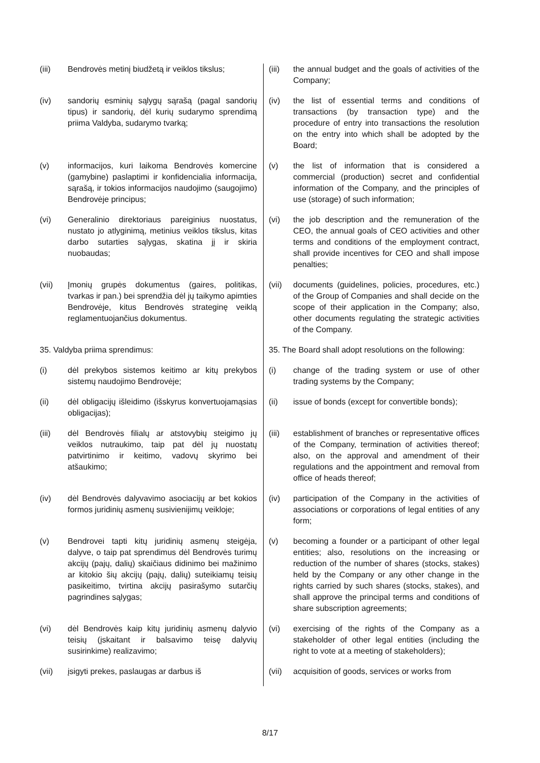| (iii) | Bendrovės metinį biudžetą ir veiklos tikslus; | (iii) | the annual budget and the goals of activities of the Company; |
| (iv) | sandorių esminių sąlygų sąrašą (pagal sandorių tipus) ir sandorių, dėl kurių sudarymo sprendimą priima Valdyba, sudarymo tvarką; | (iv) | the list of essential terms and conditions of transactions (by transaction type) and the procedure of entry into transactions the resolution on the entry into which shall be adopted by the Board; |
| (v) | informacijos, kuri laikoma Bendrovės komercine (gamybine) paslaptimi ir konfidencialia informacija, sąrašą, ir tokios informacijos naudojimo (saugojimo) Bendrovėje principus; | (v) | the list of information that is considered a commercial (production) secret and confidential information of the Company, and the principles of use (storage) of such information; |
| (vi) | Generalinio direktoriaus pareiginius nuostatus, nustato jo atlyginimą, metinius veiklos tikslus, kitas darbo sutarties sąlygas, skatina jį ir skiria nuobaudas; | (vi) | the job description and the remuneration of the CEO, the annual goals of CEO activities and other terms and conditions of the employment contract, shall provide incentives for CEO and shall impose penalties; |
| (vii) | Įmonių grupės dokumentus (gaires, politikas, tvarkas ir pan.) bei sprendžia dėl jų taikymo apimties Bendrovėje, kitus Bendrovės strateginę veiklą reglamentuojančius dokumentus. | (vii) | documents (guidelines, policies, procedures, etc.) of the Group of Companies and shall decide on the scope of their application in the Company; also, other documents regulating the strategic activities of the Company. |
| 35. Valdyba priima sprendimus: | | 35. The Board shall adopt resolutions on the following: | |
| (i) | dėl prekybos sistemos keitimo ar kitų prekybos sistemų naudojimo Bendrovėje; | (i) | change of the trading system or use of other trading systems by the Company; |
| (ii) | dėl obligacijų išleidimo (išskyrus konvertuojamąsias obligacijas); | (ii) | issue of bonds (except for convertible bonds); |
| (iii) | dėl Bendrovės filialų ar atstovybių steigimo jų veiklos nutraukimo, taip pat dėl jų nuostatų patvirtinimo ir keitimo, vadovų skyrimo bei atšaukimo; | (iii) | establishment of branches or representative offices of the Company, termination of activities thereof; also, on the approval and amendment of their regulations and the appointment and removal from office of heads thereof; |
| (iv) | dėl Bendrovės dalyvavimo asociacijų ar bet kokios formos juridinių asmenų susivienijimų veikloje; | (iv) | participation of the Company in the activities of associations or corporations of legal entities of any form; |
| (v) | Bendrovei tapti kitų juridinių asmenų steigėja, dalyve, o taip pat sprendimus dėl Bendrovės turimų akcijų (pajų, dalių) skaičiaus didinimo bei mažinimo ar kitokio šių akcijų (pajų, dalių) suteikiamų teisių pasikeitimo, tvirtina akcijų pasirašymo sutarčių pagrindines sąlygas; | (v) | becoming a founder or a participant of other legal entities; also, resolutions on the increasing or reduction of the number of shares (stocks, stakes) held by the Company or any other change in the rights carried by such shares (stocks, stakes), and shall approve the principal terms and conditions of share subscription agreements; |
| (vi) | dėl Bendrovės kaip kitų juridinių asmenų dalyvio teisių (įskaitant ir balsavimo teisę dalyvių susirinkime) realizavimo; | (vi) | exercising of the rights of the Company as a stakeholder of other legal entities (including the right to vote at a meeting of stakeholders); |
| (vii) | įsigyti prekes, paslaugas ar darbus iš | (vii) | acquisition of goods, services or works from |
8/17